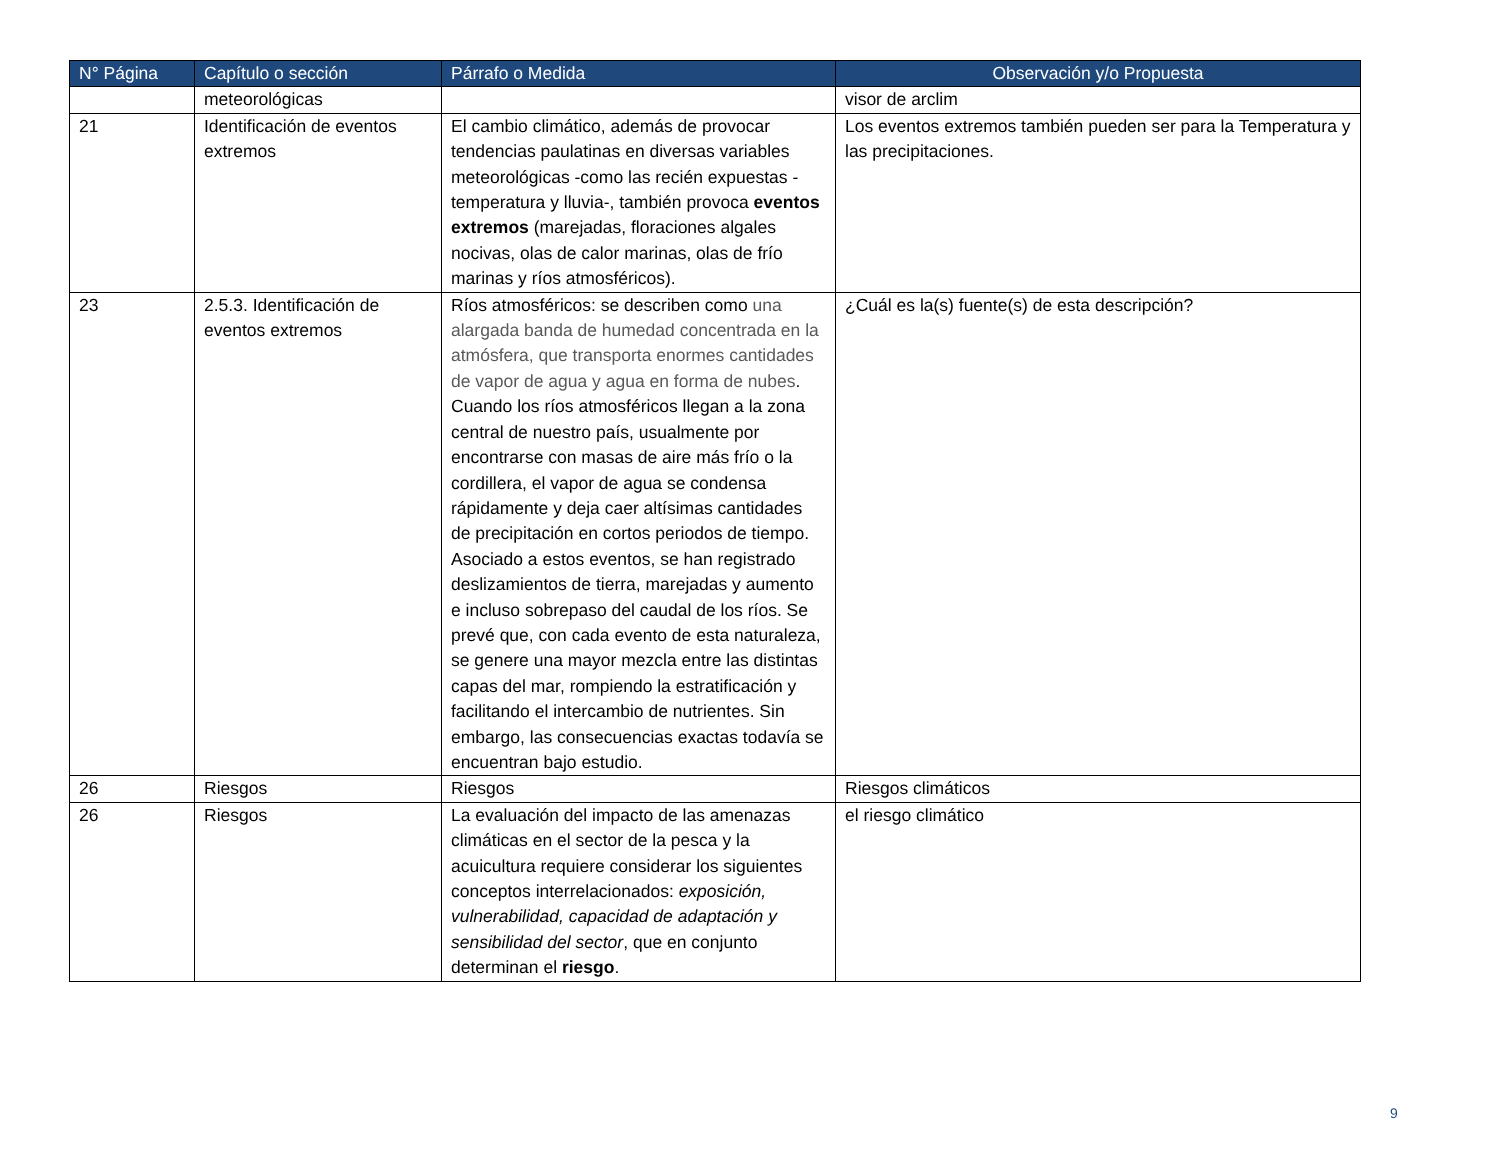| N° Página | Capítulo o sección | Párrafo o Medida | Observación y/o Propuesta |
| --- | --- | --- | --- |
| | meteorológicas | | visor de arclim |
| 21 | Identificación de eventos extremos | El cambio climático, además de provocar tendencias paulatinas en diversas variables meteorológicas -como las recién expuestas -temperatura y lluvia-, también provoca eventos extremos (marejadas, floraciones algales nocivas, olas de calor marinas, olas de frío marinas y ríos atmosféricos). | Los eventos extremos también pueden ser para la Temperatura y las precipitaciones. |
| 23 | 2.5.3. Identificación de eventos extremos | Ríos atmosféricos: se describen como una alargada banda de humedad concentrada en la atmósfera, que transporta enormes cantidades de vapor de agua y agua en forma de nubes . Cuando los ríos atmosféricos llegan a la zona central de nuestro país, usualmente por encontrarse con masas de aire más frío o la cordillera, el vapor de agua se condensa rápidamente y deja caer altísimas cantidades de precipitación en cortos periodos de tiempo. Asociado a estos eventos, se han registrado deslizamientos de tierra, marejadas y aumento e incluso sobrepaso del caudal de los ríos. Se prevé que, con cada evento de esta naturaleza, se genere una mayor mezcla entre las distintas capas del mar, rompiendo la estratificación y facilitando el intercambio de nutrientes. Sin embargo, las consecuencias exactas todavía se encuentran bajo estudio. | ¿Cuál es la(s) fuente(s) de esta descripción? |
| 26 | Riesgos | Riesgos | Riesgos climáticos |
| 26 | Riesgos | La evaluación del impacto de las amenazas climáticas en el sector de la pesca y la acuicultura requiere considerar los siguientes conceptos interrelacionados: exposición, vulnerabilidad, capacidad de adaptación y sensibilidad del sector , que en conjunto determinan el riesgo . | el riesgo climático |
9